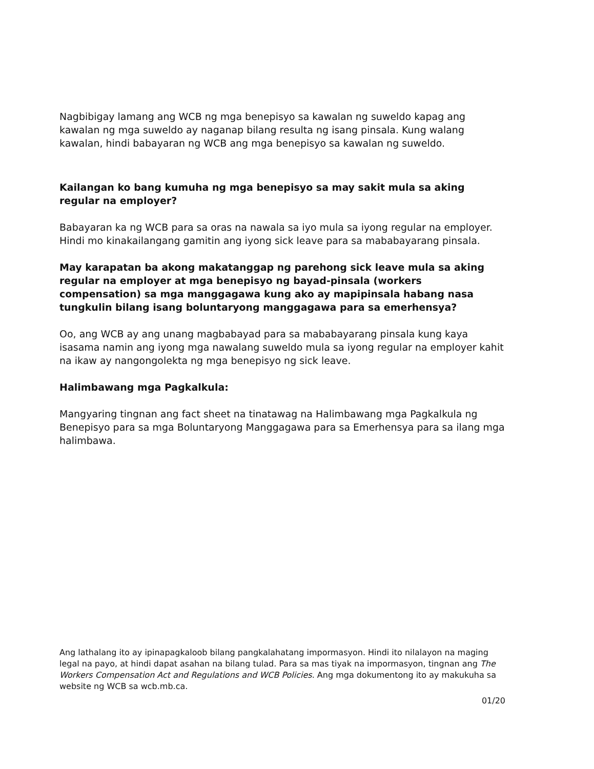Nagbibigay lamang ang WCB ng mga benepisyo sa kawalan ng suweldo kapag ang kawalan ng mga suweldo ay naganap bilang resulta ng isang pinsala. Kung walang kawalan, hindi babayaran ng WCB ang mga benepisyo sa kawalan ng suweldo.
Kailangan ko bang kumuha ng mga benepisyo sa may sakit mula sa aking regular na employer?
Babayaran ka ng WCB para sa oras na nawala sa iyo mula sa iyong regular na employer. Hindi mo kinakailangang gamitin ang iyong sick leave para sa mababayarang pinsala.
May karapatan ba akong makatanggap ng parehong sick leave mula sa aking regular na employer at mga benepisyo ng bayad-pinsala (workers compensation) sa mga manggagawa kung ako ay mapipinsala habang nasa tungkulin bilang isang boluntaryong manggagawa para sa emerhensya?
Oo, ang WCB ay ang unang magbabayad para sa mababayarang pinsala kung kaya isasama namin ang iyong mga nawalang suweldo mula sa iyong regular na employer kahit na ikaw ay nangongolekta ng mga benepisyo ng sick leave.
Halimbawang mga Pagkalkula:
Mangyaring tingnan ang fact sheet na tinatawag na Halimbawang mga Pagkalkula ng Benepisyo para sa mga Boluntaryong Manggagawa para sa Emerhensya para sa ilang mga halimbawa.
Ang lathalang ito ay ipinapagkaloob bilang pangkalahatang impormasyon. Hindi ito nilalayon na maging legal na payo, at hindi dapat asahan na bilang tulad. Para sa mas tiyak na impormasyon, tingnan ang The Workers Compensation Act and Regulations and WCB Policies. Ang mga dokumentong ito ay makukuha sa website ng WCB sa wcb.mb.ca.
01/20